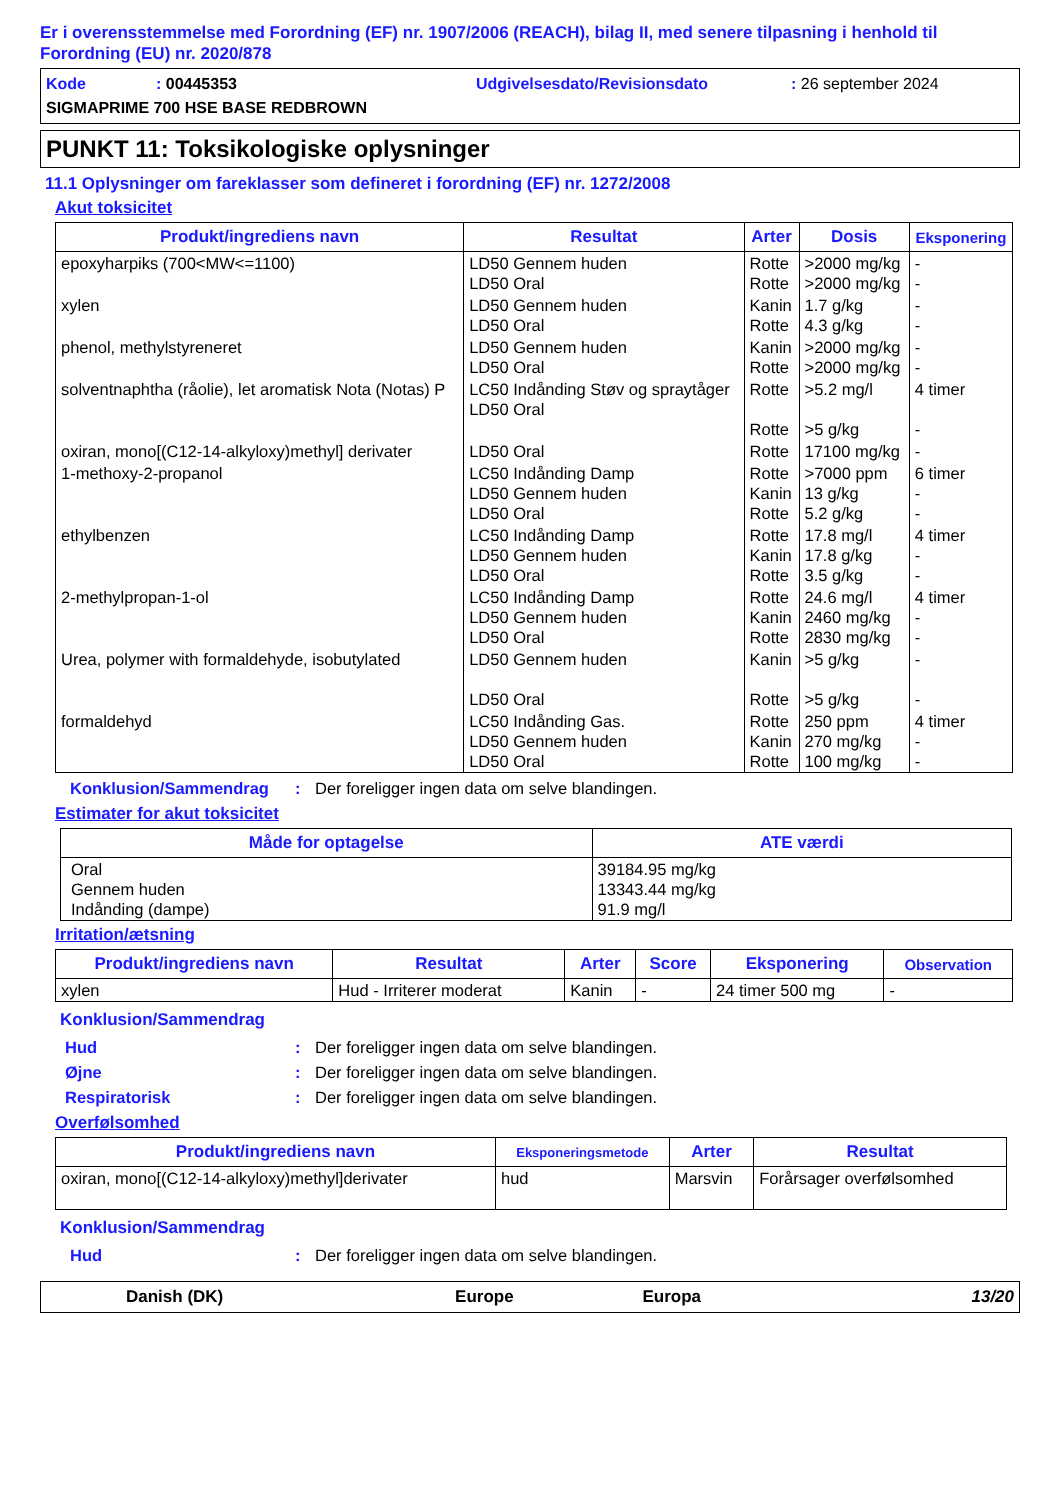Er i overensstemmelse med Forordning (EF) nr. 1907/2006 (REACH), bilag II, med senere tilpasning i henhold til Forordning (EU) nr. 2020/878
Kode: 00445353 Udgivelsesdato/Revisionsdato: 26 september 2024
SIGMAPRIME 700 HSE BASE REDBROWN
PUNKT 11: Toksikologiske oplysninger
11.1 Oplysninger om fareklasser som defineret i forordning (EF) nr. 1272/2008
Akut toksicitet
| Produkt/ingrediens navn | Resultat | Arter | Dosis | Eksponering |
| --- | --- | --- | --- | --- |
| epoxyharpiks (700<MW<=1100) | LD50 Gennem huden LD50 Oral | Rotte Rotte | >2000 mg/kg >2000 mg/kg | - - |
| xylen | LD50 Gennem huden LD50 Oral | Kanin Rotte | 1.7 g/kg 4.3 g/kg | - - |
| phenol, methylstyreneret | LD50 Gennem huden LD50 Oral | Kanin Rotte | >2000 mg/kg >2000 mg/kg | - - |
| solventnaphtha (råolie), let aromatisk Nota (Notas) P | LC50 Indånding Støv og spraytåger LD50 Oral | Rotte Rotte | >5.2 mg/l >5 g/kg | 4 timer - |
| oxiran, mono[(C12-14-alkyloxy)methyl] derivater | LD50 Oral | Rotte | 17100 mg/kg | - |
| 1-methoxy-2-propanol | LC50 Indånding Damp LD50 Gennem huden LD50 Oral | Rotte Kanin Rotte | >7000 ppm 13 g/kg 5.2 g/kg | 6 timer - - |
| ethylbenzen | LC50 Indånding Damp LD50 Gennem huden LD50 Oral | Rotte Kanin Rotte | 17.8 mg/l 17.8 g/kg 3.5 g/kg | 4 timer - - |
| 2-methylpropan-1-ol | LC50 Indånding Damp LD50 Gennem huden LD50 Oral | Rotte Kanin Rotte | 24.6 mg/l 2460 mg/kg 2830 mg/kg | 4 timer - - |
| Urea, polymer with formaldehyde, isobutylated | LD50 Gennem huden LD50 Oral | Kanin Rotte | >5 g/kg >5 g/kg | - - |
| formaldehyd | LC50 Indånding Gas. LD50 Gennem huden LD50 Oral | Rotte Kanin Rotte | 250 ppm 270 mg/kg 100 mg/kg | 4 timer - - |
Konklusion/Sammendrag: Der foreligger ingen data om selve blandingen.
Estimater for akut toksicitet
| Måde for optagelse | ATE værdi |
| --- | --- |
| Oral Gennem huden Indånding (dampe) | 39184.95 mg/kg 13343.44 mg/kg 91.9 mg/l |
Irritation/ætsning
| Produkt/ingrediens navn | Resultat | Arter | Score | Eksponering | Observation |
| --- | --- | --- | --- | --- | --- |
| xylen | Hud - Irriterer moderat | Kanin | - | 24 timer 500 mg | - |
Konklusion/Sammendrag
Hud: Der foreligger ingen data om selve blandingen.
Øjne: Der foreligger ingen data om selve blandingen.
Respiratorisk: Der foreligger ingen data om selve blandingen.
Overfølsomhed
| Produkt/ingrediens navn | Eksponeringsmetode | Arter | Resultat |
| --- | --- | --- | --- |
| oxiran, mono[(C12-14-alkyloxy)methyl]derivater | hud | Marsvin | Forårsager overfølsomhed |
Konklusion/Sammendrag
Hud: Der foreligger ingen data om selve blandingen.
Danish (DK) Europe Europa 13/20